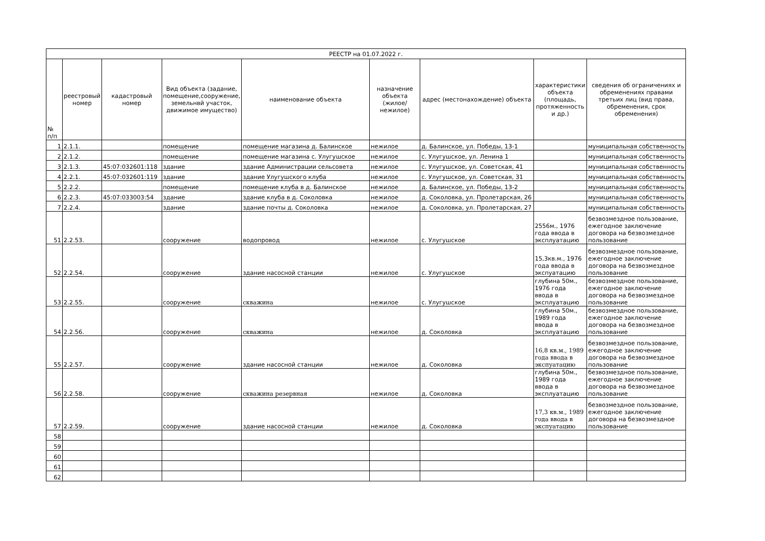| РЕЕСТР на 01.07.2022 г. | | | | | | | | |
| --- | --- | --- | --- | --- | --- | --- | --- | --- |
| № п/п | реестровый номер | кадастровый номер | Вид объекта (задание, помещение,сооружение, земельнвй участок, движимое имущество) | наименование объекта | назначение объекта (жилое/нежилое) | адрес (местонахождение) объекта | характеристики объекта (площадь, протяженность и др.) | сведения об ограничениях и обременениях правами третьих лиц (вид права, обременения, срок обременения) |
| 1 | 2.1.1. | | помещение | помещение магазина д. Балинское | нежилое | д. Балинское, ул. Победы, 13-1 | | муниципальная собственность |
| 2 | 2.1.2. | | помещение | помещение магазина с. Улугушское | нежилое | с. Улугушское, ул. Ленина 1 | | муниципальная собственность |
| 3 | 2.1.3. | 45:07:032601:118 | здание | здание Администрации сельсовета | нежилое | с. Улугушское, ул. Советская, 41 | | муниципальная собственность |
| 4 | 2.2.1. | 45:07:032601:119 | здание | здание Улугушского клуба | нежилое | с. Улугушское, ул. Советская, 31 | | муниципальная собственность |
| 5 | 2.2.2. | | помещение | помещение клуба в д. Балинское | нежилое | д. Балинское, ул. Победы, 13-2 | | муниципальная собственность |
| 6 | 2.2.3. | 45:07:033003:54 | здание | здание клуба в д. Соколовка | нежилое | д. Соколовка, ул. Пролетарская, 26 | | муниципальная собственность |
| 7 | 2.2.4. | | здание | здание почты д. Соколовка | нежилое | д. Соколовка, ул. Пролетарская, 27 | | муниципальная собственность |
| 51 | 2.2.53. | | сооружение | водопровод | нежилое | с. Улугушское | 2556м., 1976 года ввода в эксплуатацию | безвозмездное пользование, ежегодное заключение договора на безвозмездное пользование |
| 52 | 2.2.54. | | сооружение | здание насосной станции | нежилое | с. Улугушское | 15,3кв.м., 1976 года ввода в экспуатацию | безвозмездное пользование, ежегодное заключение договора на безвозмездное пользование |
| 53 | 2.2.55. | | сооружение | скважина | нежилое | с. Улугушское | глубина 50м., 1976 года ввода в эксплуатацию | безвозмездное пользование, ежегодное заключение договора на безвозмездное пользование |
| 54 | 2.2.56. | | сооружение | скважина | нежилое | д. Соколовка | глубина 50м., 1989 года ввода в эксплуатацию | безвозмездное пользование, ежегодное заключение договора на безвозмездное пользование |
| 55 | 2.2.57. | | сооружение | здание насосной станции | нежилое | д. Соколовка | 16,8 кв.м., 1989 года ввода в экспуатацию | безвозмездное пользование, ежегодное заключение договора на безвозмездное пользование |
| 56 | 2.2.58. | | сооружение | скважина резервная | нежилое | д. Соколовка | глубина 50м., 1989 года ввода в эксплуатацию | безвозмездное пользование, ежегодное заключение договора на безвозмездное пользование |
| 57 | 2.2.59. | | сооружение | здание насосной станции | нежилое | д. Соколовка | 17,3 кв.м., 1989 года ввода в экспуатацию | безвозмездное пользование, ежегодное заключение договора на безвозмездное пользование |
| 58 | | | | | | | | |
| 59 | | | | | | | | |
| 60 | | | | | | | | |
| 61 | | | | | | | | |
| 62 | | | | | | | | |